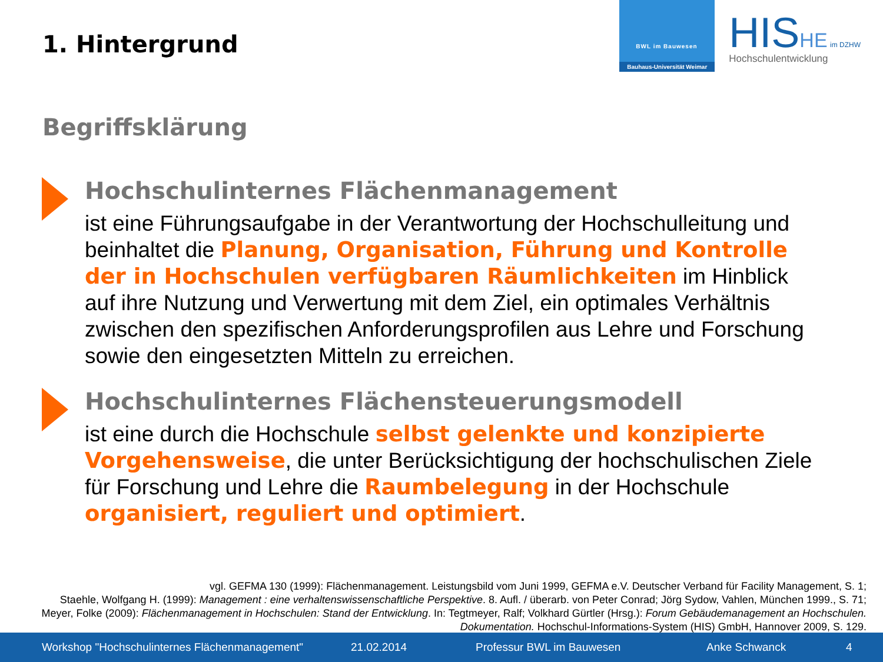1. Hintergrund
BWL im Bauwesen
Bauhaus-Universität Weimar
HIS HE im DZHW
Hochschulentwicklung
Begriffsklärung
Hochschulinternes Flächenmanagement
ist eine Führungsaufgabe in der Verantwortung der Hochschulleitung und beinhaltet die Planung, Organisation, Führung und Kontrolle der in Hochschulen verfügbaren Räumlichkeiten im Hinblick auf ihre Nutzung und Verwertung mit dem Ziel, ein optimales Verhältnis zwischen den spezifischen Anforderungsprofilen aus Lehre und Forschung sowie den eingesetzten Mitteln zu erreichen.
Hochschulinternes Flächensteuerungsmodell
ist eine durch die Hochschule selbst gelenkte und konzipierte Vorgehensweise, die unter Berücksichtigung der hochschulischen Ziele für Forschung und Lehre die Raumbelegung in der Hochschule organisiert, reguliert und optimiert.
vgl. GEFMA 130 (1999): Flächenmanagement. Leistungsbild vom Juni 1999, GEFMA e.V. Deutscher Verband für Facility Management, S. 1;
Staehle, Wolfgang H. (1999): Management : eine verhaltenswissenschaftliche Perspektive. 8. Aufl. / überarb. von Peter Conrad; Jörg Sydow, Vahlen, München 1999., S. 71;
Meyer, Folke (2009): Flächenmanagement in Hochschulen: Stand der Entwicklung. In: Tegtmeyer, Ralf; Volkhard Gürtler (Hrsg.): Forum Gebäudemanagement an Hochschulen. Dokumentation. Hochschul-Informations-System (HIS) GmbH, Hannover 2009, S. 129.
Workshop "Hochschulinternes Flächenmanagement" 21.02.2014 Professur BWL im Bauwesen Anke Schwanck 4